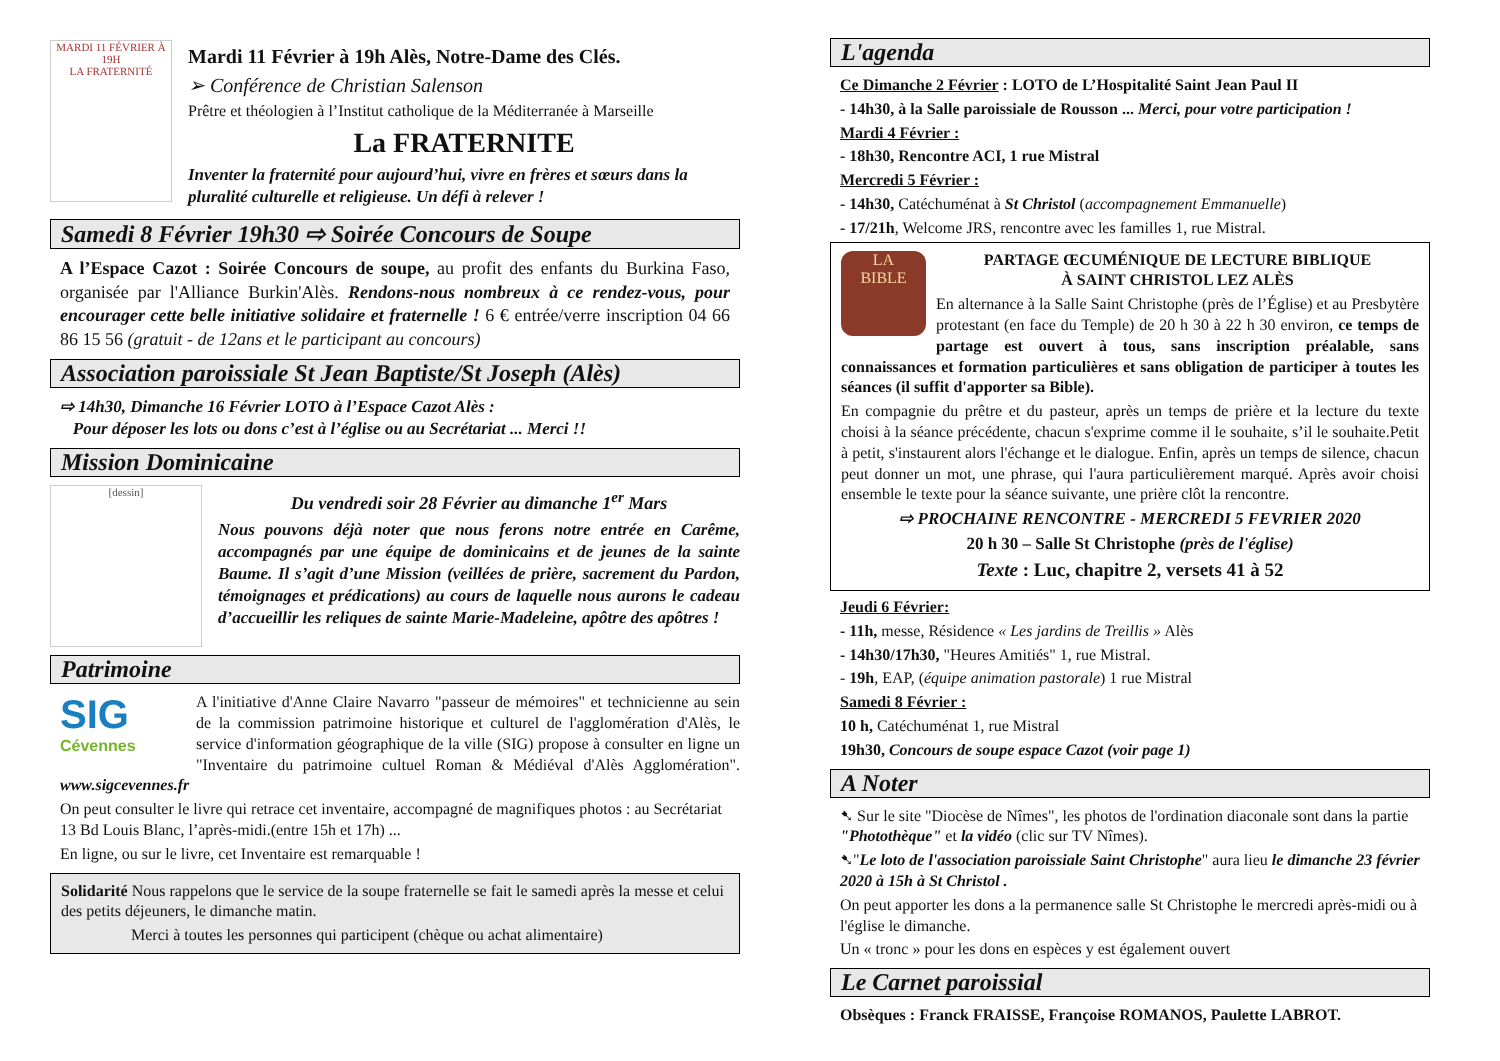MARDI 11 FÉVRIER À 19H
LA FRATERNITÉ
Mardi 11 Février à 19h Alès, Notre-Dame des Clés.
➢ Conférence de Christian Salenson
Prêtre et théologien à l’Institut catholique de la Méditerranée à Marseille
La FRATERNITE
Inventer la fraternité pour aujourd’hui, vivre en frères et sœurs dans la pluralité culturelle et religieuse. Un défi à relever !
Samedi 8 Février 19h30 ⇨ Soirée Concours de Soupe
A l’Espace Cazot : Soirée Concours de soupe, au profit des enfants du Burkina Faso, organisée par l'Alliance Burkin'Alès. Rendons-nous nombreux à ce rendez-vous, pour encourager cette belle initiative solidaire et fraternelle ! 6 € entrée/verre inscription 04 66 86 15 56 (gratuit - de 12ans et le participant au concours)
Association paroissiale St Jean Baptiste/St Joseph (Alès)
⇨ 14h30, Dimanche 16 Février LOTO à l’Espace Cazot Alès :
Pour déposer les lots ou dons c’est à l’église ou au Secrétariat ... Merci !!
Mission Dominicaine
[dessin]
Du vendredi soir 28 Février au dimanche 1<sup>er</sup> Mars
Nous pouvons déjà noter que nous ferons notre entrée en Carême, accompagnés par une équipe de dominicains et de jeunes de la sainte Baume. Il s’agit d’une Mission (veillées de prière, sacrement du Pardon, témoignages et prédications) au cours de laquelle nous aurons le cadeau d’accueillir les reliques de sainte Marie-Madeleine, apôtre des apôtres !
Patrimoine
SIG
Cévennes
A l'initiative d'Anne Claire Navarro "passeur de mémoires" et technicienne au sein de la commission patrimoine historique et culturel de l'agglomération d'Alès, le service d'information géographique de la ville (SIG) propose à consulter en ligne un "Inventaire du patrimoine cultuel Roman & Médiéval d'Alès Agglomération". www.sigcevennes.fr
On peut consulter le livre qui retrace cet inventaire, accompagné de magnifiques photos : au Secrétariat 13 Bd Louis Blanc, l’après-midi.(entre 15h et 17h) ...
En ligne, ou sur le livre, cet Inventaire est remarquable !
Solidarité Nous rappelons que le service de la soupe fraternelle se fait le samedi après la messe et celui des petits déjeuners, le dimanche matin.
Merci à toutes les personnes qui participent (chèque ou achat alimentaire)
L'agenda
Ce Dimanche 2 Février : LOTO de L’Hospitalité Saint Jean Paul II
- 14h30, à la Salle paroissiale de Rousson ... Merci, pour votre participation !
Mardi 4 Février :
- 18h30, Rencontre ACI, 1 rue Mistral
Mercredi 5 Février :
- 14h30, Catéchuménat à St Christol (accompagnement Emmanuelle)
- 17/21h, Welcome JRS, rencontre avec les familles 1, rue Mistral.
LA
BIBLE
PARTAGE ŒCUMÉNIQUE DE LECTURE BIBLIQUE
À SAINT CHRISTOL LEZ ALÈS
En alternance à la Salle Saint Christophe (près de l’Église) et au Presbytère protestant (en face du Temple) de 20 h 30 à 22 h 30 environ, ce temps de partage est ouvert à tous, sans inscription préalable, sans connaissances et formation particulières et sans obligation de participer à toutes les séances (il suffit d'apporter sa Bible).
En compagnie du prêtre et du pasteur, après un temps de prière et la lecture du texte choisi à la séance précédente, chacun s'exprime comme il le souhaite, s’il le souhaite.Petit à petit, s'instaurent alors l'échange et le dialogue. Enfin, après un temps de silence, chacun peut donner un mot, une phrase, qui l'aura particulièrement marqué. Après avoir choisi ensemble le texte pour la séance suivante, une prière clôt la rencontre.
⇨ PROCHAINE RENCONTRE - MERCREDI 5 FEVRIER 2020
20 h 30 – Salle St Christophe (près de l'église)
Texte : Luc, chapitre 2, versets 41 à 52
Jeudi 6 Février:
- 11h, messe, Résidence « Les jardins de Treillis » Alès
- 14h30/17h30, "Heures Amitiés" 1, rue Mistral.
- 19h, EAP, (équipe animation pastorale) 1 rue Mistral
Samedi 8 Février :
10 h, Catéchuménat 1, rue Mistral
19h30, Concours de soupe espace Cazot (voir page 1)
A Noter
➷ Sur le site "Diocèse de Nîmes", les photos de l'ordination diaconale sont dans la partie "Photothèque" et la vidéo (clic sur TV Nîmes).
➷"Le loto de l'association paroissiale Saint Christophe" aura lieu le dimanche 23 février 2020 à 15h à St Christol .
On peut apporter les dons a la permanence salle St Christophe le mercredi après-midi ou à l'église le dimanche.
Un « tronc » pour les dons en espèces y est également ouvert
Le Carnet paroissial
Obsèques : Franck FRAISSE, Françoise ROMANOS, Paulette LABROT.